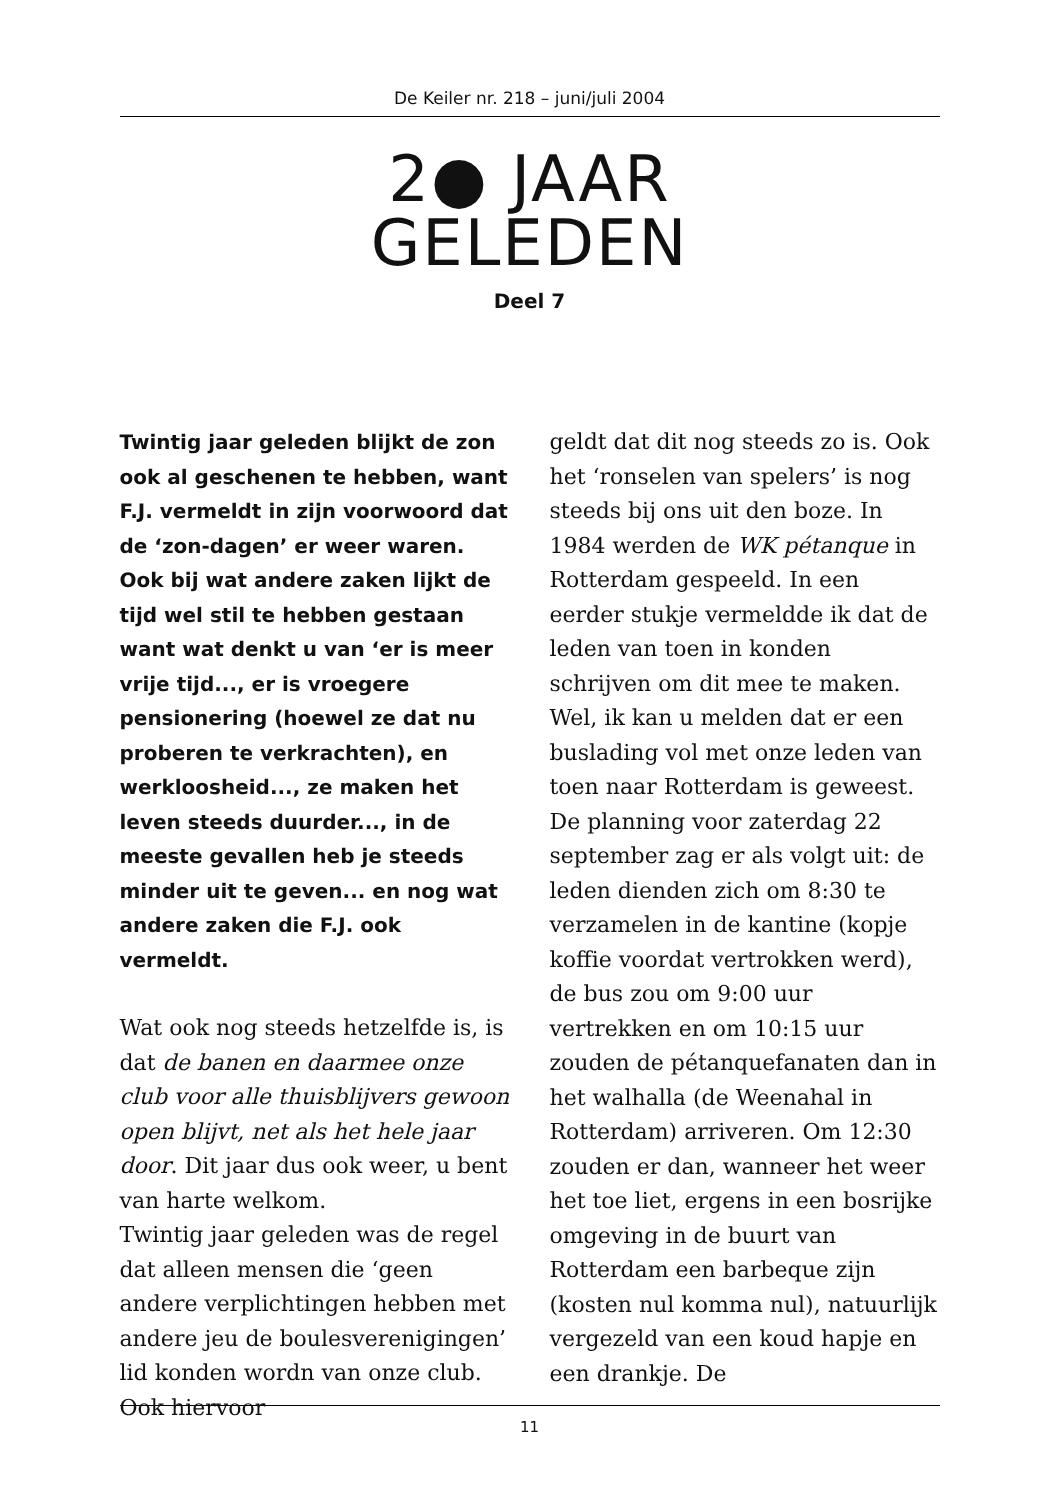De Keiler nr. 218 – juni/juli 2004
2● JAAR
GELEDEN
Deel 7
Twintig jaar geleden blijkt de zon ook al geschenen te hebben, want F.J. vermeldt in zijn voorwoord dat de ‘zon-dagen’ er weer waren. Ook bij wat andere zaken lijkt de tijd wel stil te hebben gestaan want wat denkt u van ‘er is meer vrije tijd..., er is vroegere pensionering (hoewel ze dat nu proberen te verkrachten), en werkloosheid..., ze maken het leven steeds duurder..., in de meeste gevallen heb je steeds minder uit te geven... en nog wat andere zaken die F.J. ook vermeldt.
Wat ook nog steeds hetzelfde is, is dat de banen en daarmee onze club voor alle thuisblijvers gewoon open blijvt, net als het hele jaar door. Dit jaar dus ook weer, u bent van harte welkom.
Twintig jaar geleden was de regel dat alleen mensen die ‘geen andere verplichtingen hebben met andere jeu de boulesverenigingen’ lid konden wordn van onze club. Ook hiervoor
geldt dat dit nog steeds zo is. Ook het ‘ronselen van spelers’ is nog steeds bij ons uit den boze. In 1984 werden de WK pétanque in Rotterdam gespeeld. In een eerder stukje vermeldde ik dat de leden van toen in konden schrijven om dit mee te maken. Wel, ik kan u melden dat er een buslading vol met onze leden van toen naar Rotterdam is geweest.
De planning voor zaterdag 22 september zag er als volgt uit: de leden dienden zich om 8:30 te verzamelen in de kantine (kopje koffie voordat vertrokken werd), de bus zou om 9:00 uur vertrekken en om 10:15 uur zouden de pétanquefanaten dan in het walhalla (de Weenahal in Rotterdam) arriveren. Om 12:30 zouden er dan, wanneer het weer het toe liet, ergens in een bosrijke omgeving in de buurt van Rotterdam een barbeque zijn (kosten nul komma nul), natuurlijk vergezeld van een koud hapje en een drankje. De
11